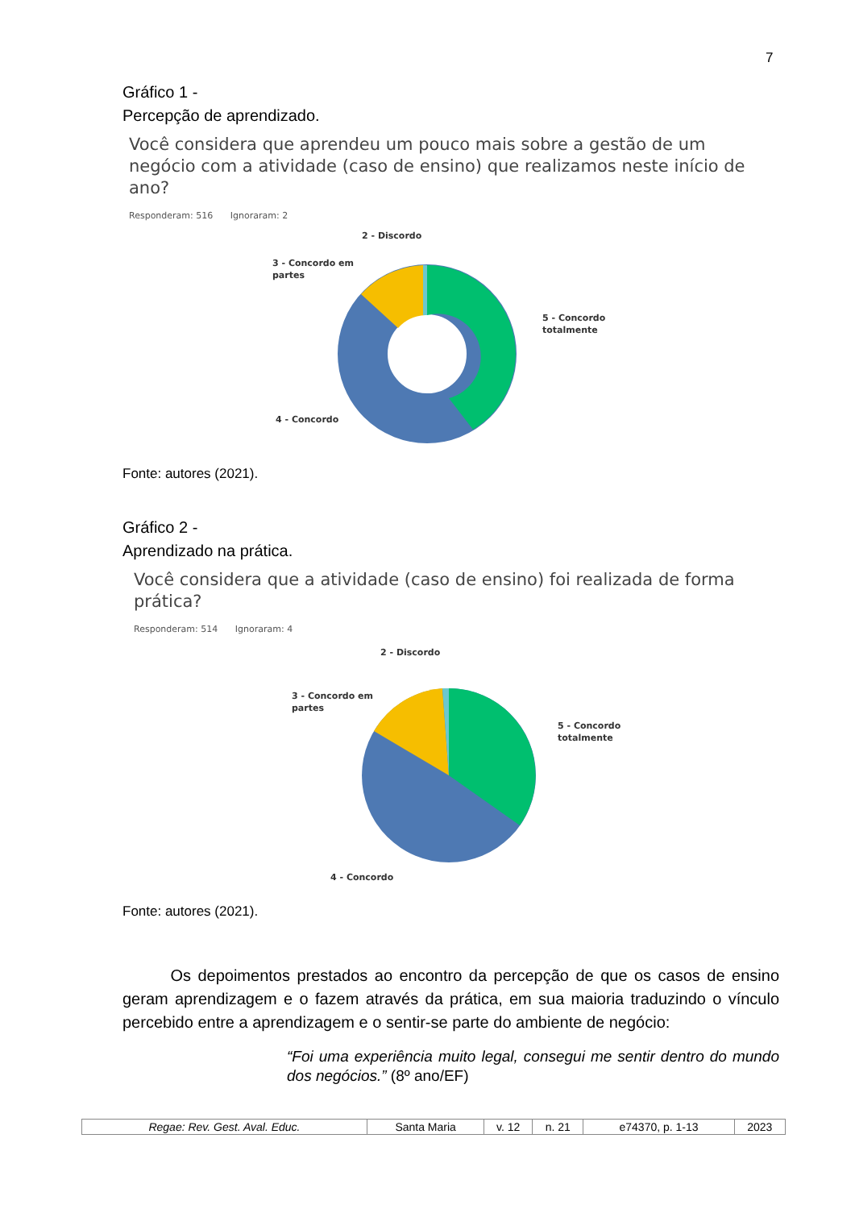7
Gráfico 1 -
Percepção de aprendizado.
Você considera que aprendeu um pouco mais sobre a gestão de um negócio com a atividade (caso de ensino) que realizamos neste início de ano?
Responderam: 516 Ignoraram: 2
2 - Discordo
3 - Concordo em
partes
5 - Concordo
totalmente
4 - Concordo
Fonte: autores (2021).
Gráfico 2 -
Aprendizado na prática.
Você considera que a atividade (caso de ensino) foi realizada de forma prática?
Responderam: 514 Ignoraram: 4
2 - Discordo
3 - Concordo em
partes
5 - Concordo
totalmente
4 - Concordo
Fonte: autores (2021).
Os depoimentos prestados ao encontro da percepção de que os casos de ensino geram aprendizagem e o fazem através da prática, em sua maioria traduzindo o vínculo percebido entre a aprendizagem e o sentir-se parte do ambiente de negócio:
“Foi uma experiência muito legal, consegui me sentir dentro do mundo dos negócios.” (8º ano/EF)
| Regae: Rev. Gest. Aval. Educ. | Santa Maria | v. 12 | n. 21 | e74370, p. 1-13 | 2023 |